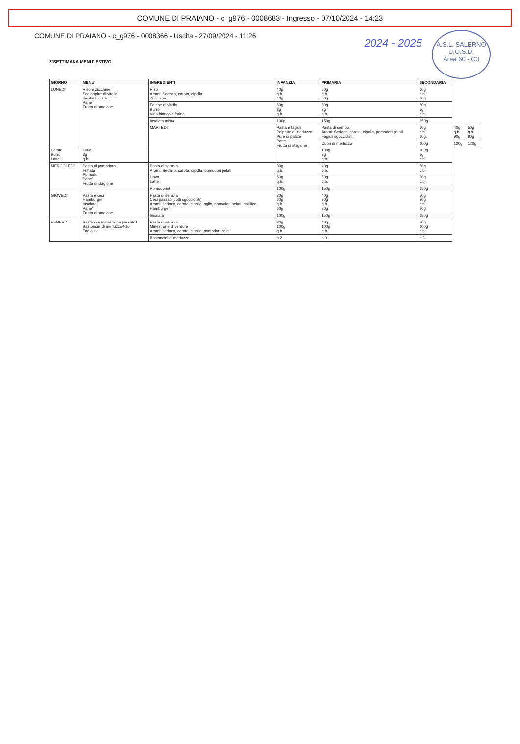COMUNE DI PRAIANO - c_g976 - 0008683 - Ingresso - 07/10/2024 - 14:23
A.S.L. SALERNO
U.O.S.D.
Area 60 - C3
2024 - 2025
COMUNE DI PRAIANO - c_g976 - 0008366 - Uscita - 27/09/2024 - 11:26
2°SETTIMANA MENU' ESTIVO
| GIORNO | MENU' | INGREDIENTI | INFANZIA | PRIMARIA | SECONDARIA | | |
| --- | --- | --- | --- | --- | --- | --- | --- |
| LUNEDI' | Riso e zucchine Scaloppine di vitello Insalata mista Pane Frutta di stagione | Riso Aromi: Sedano, carota, cipolla Zucchine | 40g q.b. 40g | 50g q.b. 60g | 60g q.b. 60g | | |
| | | Fettine di vitello Burro Vino bianco e farina | 60g 3g q.b. | 80g 3g q.b. | 80g 3g q.b. | | |
| | | Insalata mista | 100g | 150g | 150g | | |
| | | MARTEDI' | Pasta e fagioli Polpette di merluzzo Purè di patate Pane Frutta di stagione | Pasta di semola Aromi: Sedano, carota, cipolla, pomodori pelati Fagioli sgocciolati: | 30g q.b. 60g. | 40g q.b. 90g | 50g q.b. 90g |
| | | | | Cuori di merluzzo | 100g | 120g | 120g |
| Patate Burro Latte | 100g 3g q.b. | | | 100g 3g q.b. | 100g 3g q.b. | | |
| MERCOLEDI' | Pasta al pomodoro Frittata Pomodori Pane' Frutta di stagione | Pasta di semola Aromi: Sedano, carota, cipolla, pomodori pelati | 30g q.b. | 40g q.b. | 50g q.b. | | |
| | | Uova Latte | 60g q.b. | 60g q.b. | 60g q.b. | | |
| | | Pomodorini | 100g | 150g | 150g | | |
| GIOVEDI' | Pasta e ceci Hamburger Insalata Pane' Frutta di stagione | Pasta di semola Ceci passati (cotti sgocciolati) Aromi: sedano, carota, cipolla, aglio, pomodori pelati, basilico Hamburger | 30g 60g q.b 60g | 40g 90g q.b. 80g | 50g 90g q.b. 80g | | |
| | | Insalata | 100g | 150g | 150g | | |
| VENERDI' | Pasta con minestrone passato1 Bastoncini di merluzzo4-10 Fagiolini | Pasta di semola Minestrone di verdure Aromi: sedano, carote, cipolle, pomodori pelati | 30g 100g q.b. | 40g 100g q.b. | 50g 100g q.b. | | |
| | | Bastoncini di merluzzo | n.2 | n.3 | n.3 | | |